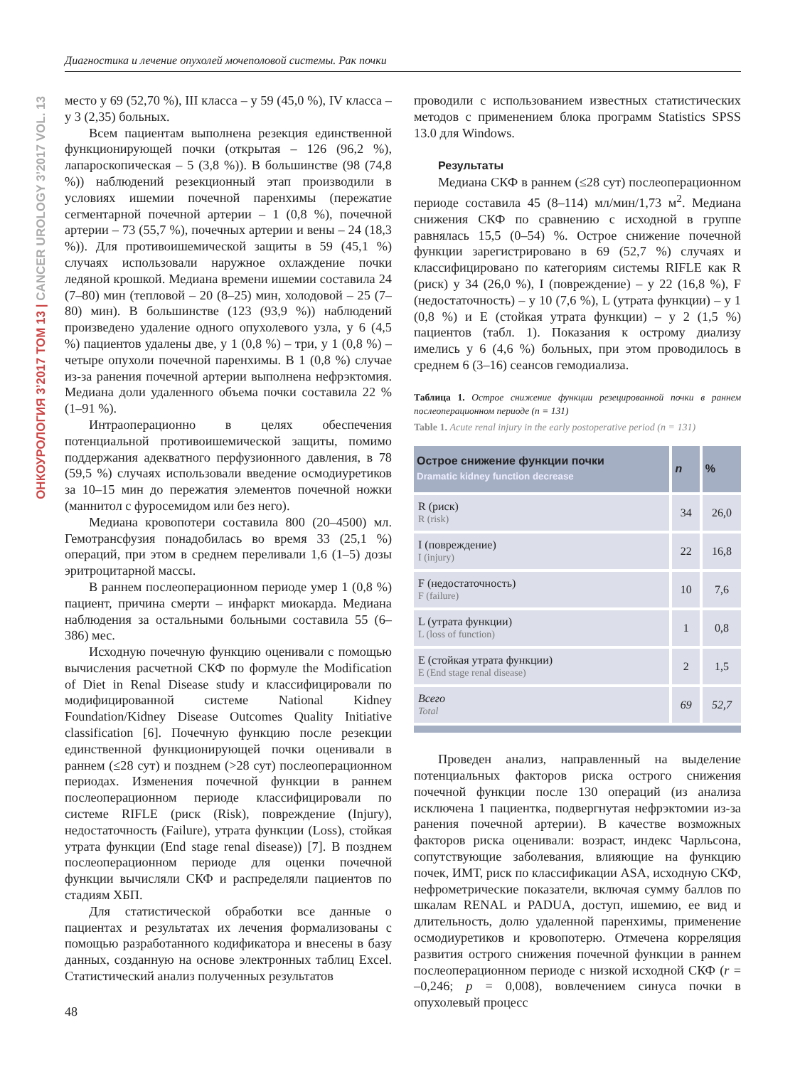Диагностика и лечение опухолей мочеполовой системы. Рак почки
ОНКОУРОЛОГИЯ 3’2017 ТОМ 13 | CANCER UROLOGY 3’2017 VOL. 13
место у 69 (52,70 %), III класса – у 59 (45,0 %), IV класса – у 3 (2,35) больных.
Всем пациентам выполнена резекция единственной функционирующей почки (открытая – 126 (96,2 %), лапароскопическая – 5 (3,8 %)). В большинстве (98 (74,8 %)) наблюдений резекционный этап производили в условиях ишемии почечной паренхимы (пережатие сегментарной почечной артерии – 1 (0,8 %), почечной артерии – 73 (55,7 %), почечных артерии и вены – 24 (18,3 %)). Для противоишемической защиты в 59 (45,1 %) случаях использовали наружное охлаждение почки ледяной крошкой. Медиана времени ишемии составила 24 (7–80) мин (тепловой – 20 (8–25) мин, холодовой – 25 (7–80) мин). В большинстве (123 (93,9 %)) наблюдений произведено удаление одного опухолевого узла, у 6 (4,5 %) пациентов удалены две, у 1 (0,8 %) – три, у 1 (0,8 %) – четыре опухоли почечной паренхимы. В 1 (0,8 %) случае из-за ранения почечной артерии выполнена нефрэктомия. Медиана доли удаленного объема почки составила 22 % (1–91 %).
Интраоперационно в целях обеспечения потенциальной противоишемической защиты, помимо поддержания адекватного перфузионного давления, в 78 (59,5 %) случаях использовали введение осмодиуретиков за 10–15 мин до пережатия элементов почечной ножки (маннитол с фуросемидом или без него).
Медиана кровопотери составила 800 (20–4500) мл. Гемотрансфузия понадобилась во время 33 (25,1 %) операций, при этом в среднем переливали 1,6 (1–5) дозы эритроцитарной массы.
В раннем послеоперационном периоде умер 1 (0,8 %) пациент, причина смерти – инфаркт миокарда. Медиана наблюдения за остальными больными составила 55 (6–386) мес.
Исходную почечную функцию оценивали с помощью вычисления расчетной СКФ по формуле the Modification of Diet in Renal Disease study и классифицировали по модифицированной системе National Kidney Foundation/Kidney Disease Outcomes Quality Initiative classification [6]. Почечную функцию после резекции единственной функционирующей почки оценивали в раннем (≤28 сут) и позднем (>28 сут) послеоперационном периодах. Изменения почечной функции в раннем послеоперационном периоде классифицировали по системе RIFLE (риск (Risk), повреждение (Injury), недостаточность (Failure), утрата функции (Loss), стойкая утрата функции (End stage renal disease)) [7]. В позднем послеоперационном периоде для оценки почечной функции вычисляли СКФ и распределяли пациентов по стадиям ХБП.
Для статистической обработки все данные о пациентах и результатах их лечения формализованы с помощью разработанного кодификатора и внесены в базу данных, созданную на основе электронных таблиц Excel. Статистический анализ полученных результатов
проводили с использованием известных статистических методов с применением блока программ Statistics SPSS 13.0 для Windows.
Результаты
Медиана СКФ в раннем (≤28 сут) послеоперационном периоде составила 45 (8–114) мл/мин/1,73 м<sup>2</sup>. Медиана снижения СКФ по сравнению с исходной в группе равнялась 15,5 (0–54) %. Острое снижение почечной функции зарегистрировано в 69 (52,7 %) случаях и классифицировано по категориям системы RIFLE как R (риск) у 34 (26,0 %), I (повреждение) – у 22 (16,8 %), F (недостаточность) – у 10 (7,6 %), L (утрата функции) – у 1 (0,8 %) и E (стойкая утрата функции) – у 2 (1,5 %) пациентов (табл. 1). Показания к острому диализу имелись у 6 (4,6 %) больных, при этом проводилось в среднем 6 (3–16) сеансов гемодиализа.
Таблица 1. Острое снижение функции резецированной почки в раннем послеоперационном периоде (n = 131)
Table 1. Acute renal injury in the early postoperative period (n = 131)
| Острое снижение функции почки Dramatic kidney function decrease | n | % |
| --- | --- | --- |
| R (риск) R (risk) | 34 | 26,0 |
| I (повреждение) I (injury) | 22 | 16,8 |
| F (недостаточность) F (failure) | 10 | 7,6 |
| L (утрата функции) L (loss of function) | 1 | 0,8 |
| E (стойкая утрата функции) E (End stage renal disease) | 2 | 1,5 |
| Всего Total | 69 | 52,7 |
Проведен анализ, направленный на выделение потенциальных факторов риска острого снижения почечной функции после 130 операций (из анализа исключена 1 пациентка, подвергнутая нефрэктомии из-за ранения почечной артерии). В качестве возможных факторов риска оценивали: возраст, индекс Чарльсона, сопутствующие заболевания, влияющие на функцию почек, ИМТ, риск по классификации ASA, исходную СКФ, нефрометрические показатели, включая сумму баллов по шкалам RENAL и PADUA, доступ, ишемию, ее вид и длительность, долю удаленной паренхимы, применение осмодиуретиков и кровопотерю. Отмечена корреляция развития острого снижения почечной функции в раннем послеоперационном периоде с низкой исходной СКФ (r = –0,246; p = 0,008), вовлечением синуса почки в опухолевый процесс
48